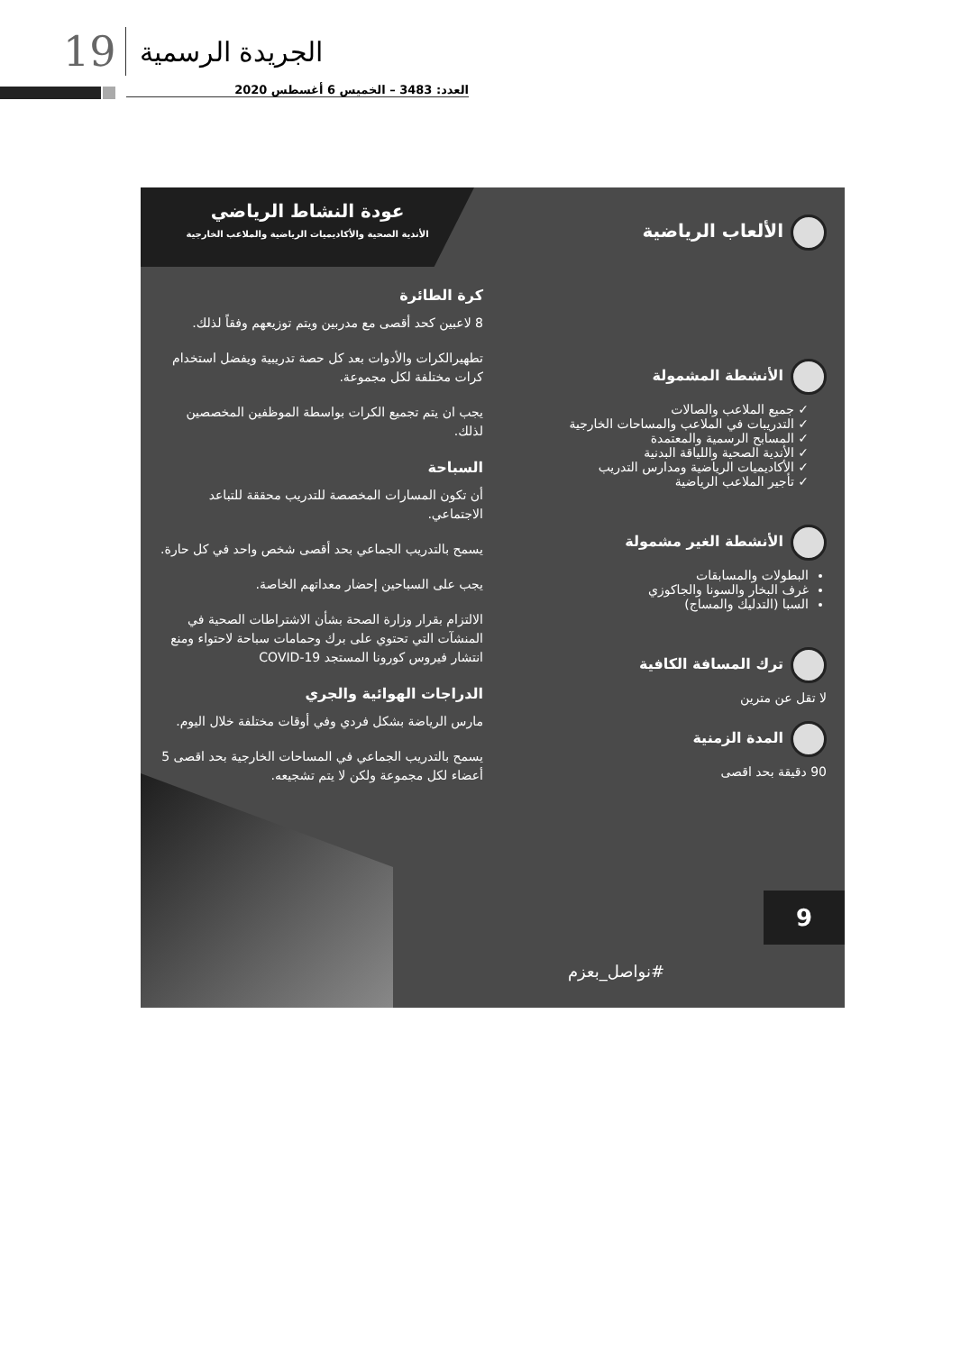19 الجريدة الرسمية
العدد: 3483 – الخميس 6 أغسطس 2020
عودة النشاط الرياضي
الأندية الصحية والأكاديميات الرياضية والملاعب الخارجية
الألعاب الرياضية
الأنشطة المشمولة
✓ جميع الملاعب والصالات
✓ التدريبات في الملاعب والمساحات الخارجية
✓ المسابح الرسمية والمعتمدة
✓ الأندية الصحية واللياقة البدنية
✓ الأكاديميات الرياضية ومدارس التدريب
✓ تأجير الملاعب الرياضية
الأنشطة الغير مشمولة
البطولات والمسابقات
غرف البخار والسونا والجاكوزي
السبا (التدليك والمساج)
ترك المسافة الكافية
لا تقل عن مترين
المدة الزمنية
90 دقيقة بحد اقصى
كرة الطائرة
8 لاعبين كحد أقصى مع مدربين ويتم توزيعهم وفقاً لذلك.
تطهيرالكرات والأدوات بعد كل حصة تدريبية ويفضل استخدام كرات مختلفة لكل مجموعة.
يجب ان يتم تجميع الكرات بواسطة الموظفين المخصصين لذلك.
السباحة
أن تكون المسارات المخصصة للتدريب محققة للتباعد الاجتماعي.
يسمح بالتدريب الجماعي بحد أقصى شخص واحد في كل حارة.
يجب على السباحين إحضار معداتهم الخاصة.
الالتزام بقرار وزارة الصحة بشأن الاشتراطات الصحية في المنشآت التي تحتوي على برك وحمامات سباحة لاحتواء ومنع انتشار فيروس كورونا المستجد COVID-19
الدراجات الهوائية والجري
مارس الرياضة بشكل فردي وفي أوقات مختلفة خلال اليوم.
يسمح بالتدريب الجماعي في المساحات الخارجية بحد اقصى 5 أعضاء لكل مجموعة ولكن لا يتم تشجيعه.
9
#نواصل_بعزم